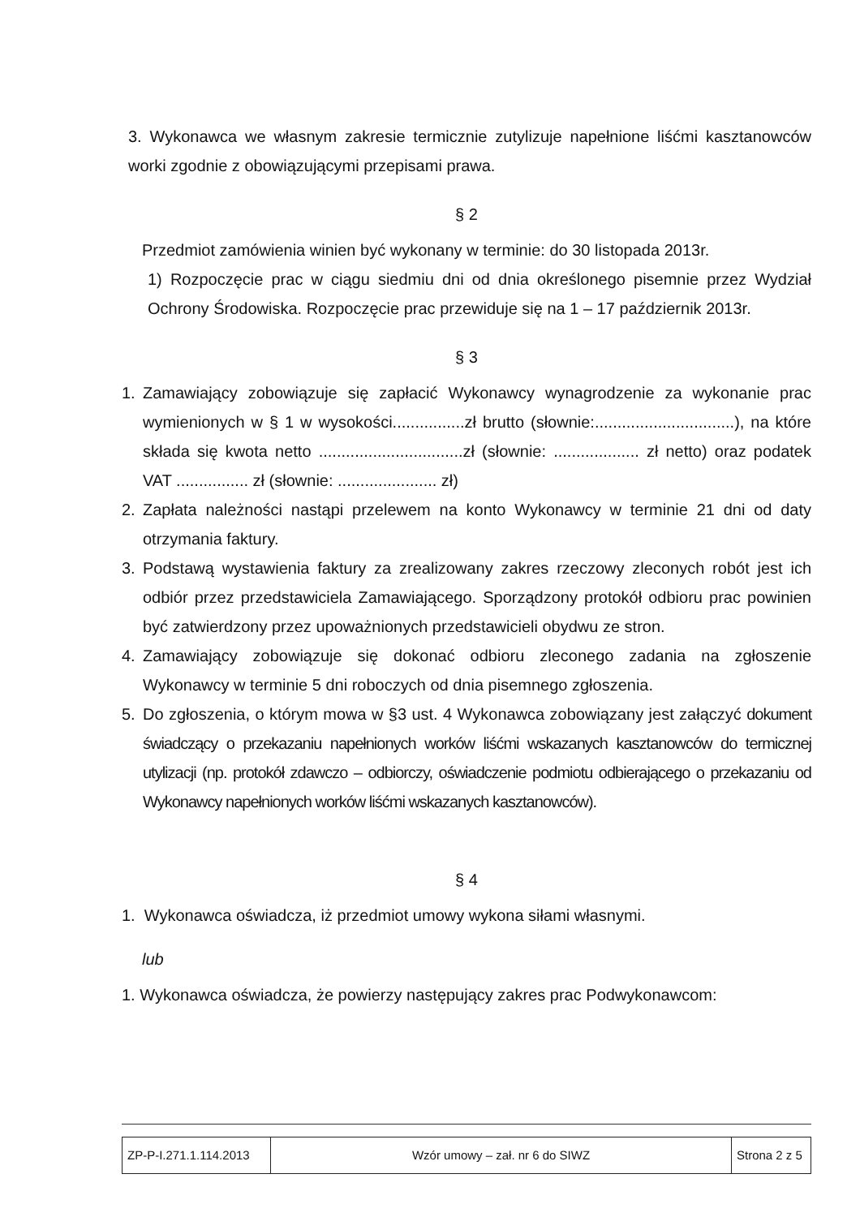3. Wykonawca we własnym zakresie termicznie zutylizuje napełnione liśćmi kasztanowców worki zgodnie z obowiązującymi przepisami prawa.
§ 2
Przedmiot zamówienia winien być wykonany w terminie: do 30 listopada 2013r.
1) Rozpoczęcie prac w ciągu siedmiu dni od dnia określonego pisemnie przez Wydział Ochrony Środowiska. Rozpoczęcie prac przewiduje się na 1 – 17 październik 2013r.
§ 3
1. Zamawiający zobowiązuje się zapłacić Wykonawcy wynagrodzenie za wykonanie prac wymienionych w § 1 w wysokości................zł brutto (słownie:...............................), na które składa się kwota netto ................................zł (słownie: ................... zł netto) oraz podatek VAT ................ zł (słownie: ...................... zł)
2. Zapłata należności nastąpi przelewem na konto Wykonawcy w terminie 21 dni od daty otrzymania faktury.
3. Podstawą wystawienia faktury za zrealizowany zakres rzeczowy zleconych robót jest ich odbiór przez przedstawiciela Zamawiającego. Sporządzony protokół odbioru prac powinien być zatwierdzony przez upoważnionych przedstawicieli obydwu ze stron.
4. Zamawiający zobowiązuje się dokonać odbioru zleconego zadania na zgłoszenie Wykonawcy w terminie 5 dni roboczych od dnia pisemnego zgłoszenia.
5. Do zgłoszenia, o którym mowa w §3 ust. 4 Wykonawca zobowiązany jest załączyć dokument świadczący o przekazaniu napełnionych worków liśćmi wskazanych kasztanowców do termicznej utylizacji (np. protokół zdawczo – odbiorczy, oświadczenie podmiotu odbierającego o przekazaniu od Wykonawcy napełnionych worków liśćmi wskazanych kasztanowców).
§ 4
1. Wykonawca oświadcza, iż przedmiot umowy wykona siłami własnymi.
lub
1. Wykonawca oświadcza, że powierzy następujący zakres prac Podwykonawcom:
| ZP-P-I.271.1.114.2013 | Wzór umowy – zał. nr 6 do SIWZ | Strona 2 z 5 |